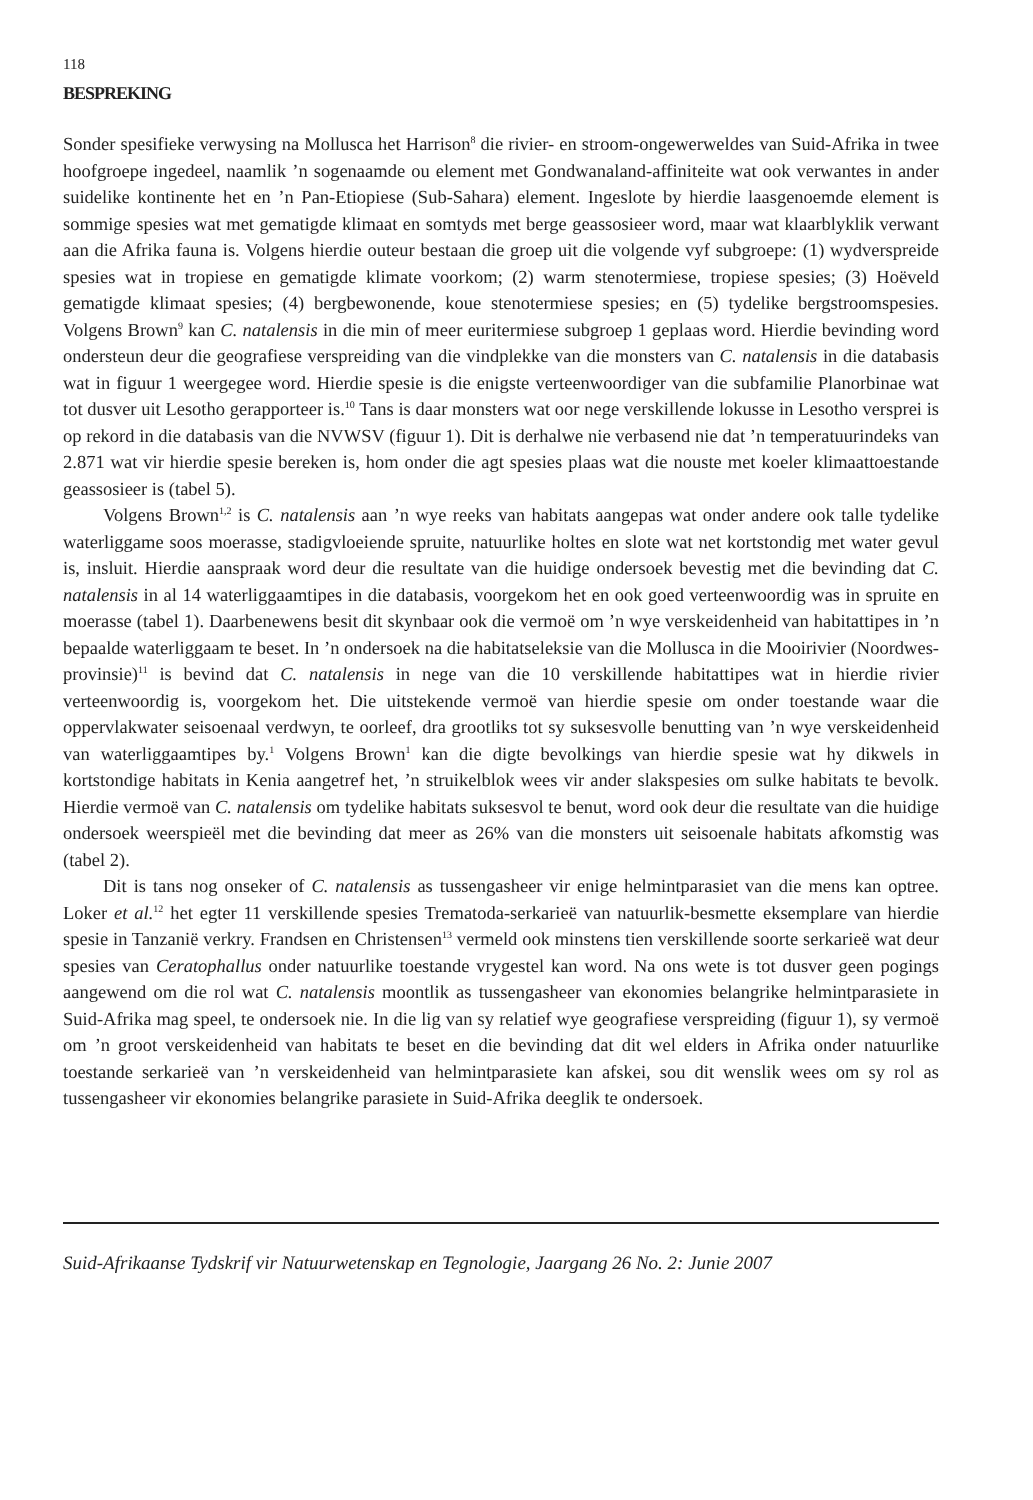118
BESPREKING
Sonder spesifieke verwysing na Mollusca het Harrison<sup>8</sup> die rivier- en stroom-ongewerweldes van Suid-Afrika in twee hoofgroepe ingedeel, naamlik ’n sogenaamde ou element met Gondwanaland-affiniteite wat ook verwantes in ander suidelike kontinente het en ’n Pan-Etiopiese (Sub-Sahara) element. Ingeslote by hierdie laasgenoemde element is sommige spesies wat met gematigde klimaat en somtyds met berge geassosieer word, maar wat klaarblyklik verwant aan die Afrika fauna is. Volgens hierdie outeur bestaan die groep uit die volgende vyf subgroepe: (1) wydverspreide spesies wat in tropiese en gematigde klimate voorkom; (2) warm stenotermiese, tropiese spesies; (3) Hoëveld gematigde klimaat spesies; (4) bergbewonende, koue stenotermiese spesies; en (5) tydelike bergstroomspesies. Volgens Brown<sup>9</sup> kan C. natalensis in die min of meer euritermiese subgroep 1 geplaas word. Hierdie bevinding word ondersteun deur die geografiese verspreiding van die vindplekke van die monsters van C. natalensis in die databasis wat in figuur 1 weergegee word. Hierdie spesie is die enigste verteenwoordiger van die subfamilie Planorbinae wat tot dusver uit Lesotho gerapporteer is.<sup>10</sup> Tans is daar monsters wat oor nege verskillende lokusse in Lesotho versprei is op rekord in die databasis van die NVWSV (figuur 1). Dit is derhalwe nie verbasend nie dat ’n temperatuurindeks van 2.871 wat vir hierdie spesie bereken is, hom onder die agt spesies plaas wat die nouste met koeler klimaattoestande geassosieer is (tabel 5).
Volgens Brown<sup>1,2</sup> is C. natalensis aan ’n wye reeks van habitats aangepas wat onder andere ook talle tydelike waterliggame soos moerasse, stadigvloeiende spruite, natuurlike holtes en slote wat net kortstondig met water gevul is, insluit. Hierdie aanspraak word deur die resultate van die huidige ondersoek bevestig met die bevinding dat C. natalensis in al 14 waterliggaamtipes in die databasis, voorgekom het en ook goed verteenwoordig was in spruite en moerasse (tabel 1). Daarbenewens besit dit skynbaar ook die vermoë om ’n wye verskeidenheid van habitattipes in ’n bepaalde waterliggaam te beset. In ’n ondersoek na die habitatseleksie van die Mollusca in die Mooirivier (Noordwes-provinsie)<sup>11</sup> is bevind dat C. natalensis in nege van die 10 verskillende habitattipes wat in hierdie rivier verteenwoordig is, voorgekom het. Die uitstekende vermoë van hierdie spesie om onder toestande waar die oppervlakwater seisoenaal verdwyn, te oorleef, dra grootliks tot sy suksesvolle benutting van ’n wye verskeidenheid van waterliggaamtipes by.<sup>1</sup> Volgens Brown<sup>1</sup> kan die digte bevolkings van hierdie spesie wat hy dikwels in kortstondige habitats in Kenia aangetref het, ’n struikelblok wees vir ander slakspesies om sulke habitats te bevolk. Hierdie vermoë van C. natalensis om tydelike habitats suksesvol te benut, word ook deur die resultate van die huidige ondersoek weerspieël met die bevinding dat meer as 26% van die monsters uit seisoenale habitats afkomstig was (tabel 2).
Dit is tans nog onseker of C. natalensis as tussengasheer vir enige helmintparasiet van die mens kan optree. Loker et al.<sup>12</sup> het egter 11 verskillende spesies Trematoda-serkarieë van natuurlik-besmette eksemplare van hierdie spesie in Tanzanië verkry. Frandsen en Christensen<sup>13</sup> vermeld ook minstens tien verskillende soorte serkarieë wat deur spesies van Ceratophallus onder natuurlike toestande vrygestel kan word. Na ons wete is tot dusver geen pogings aangewend om die rol wat C. natalensis moontlik as tussengasheer van ekonomies belangrike helmintparasiete in Suid-Afrika mag speel, te ondersoek nie. In die lig van sy relatief wye geografiese verspreiding (figuur 1), sy vermoë om ’n groot verskeidenheid van habitats te beset en die bevinding dat dit wel elders in Afrika onder natuurlike toestande serkarieë van ’n verskeidenheid van helmintparasiete kan afskei, sou dit wenslik wees om sy rol as tussengasheer vir ekonomies belangrike parasiete in Suid-Afrika deeglik te ondersoek.
Suid-Afrikaanse Tydskrif vir Natuurwetenskap en Tegnologie, Jaargang 26 No. 2: Junie 2007